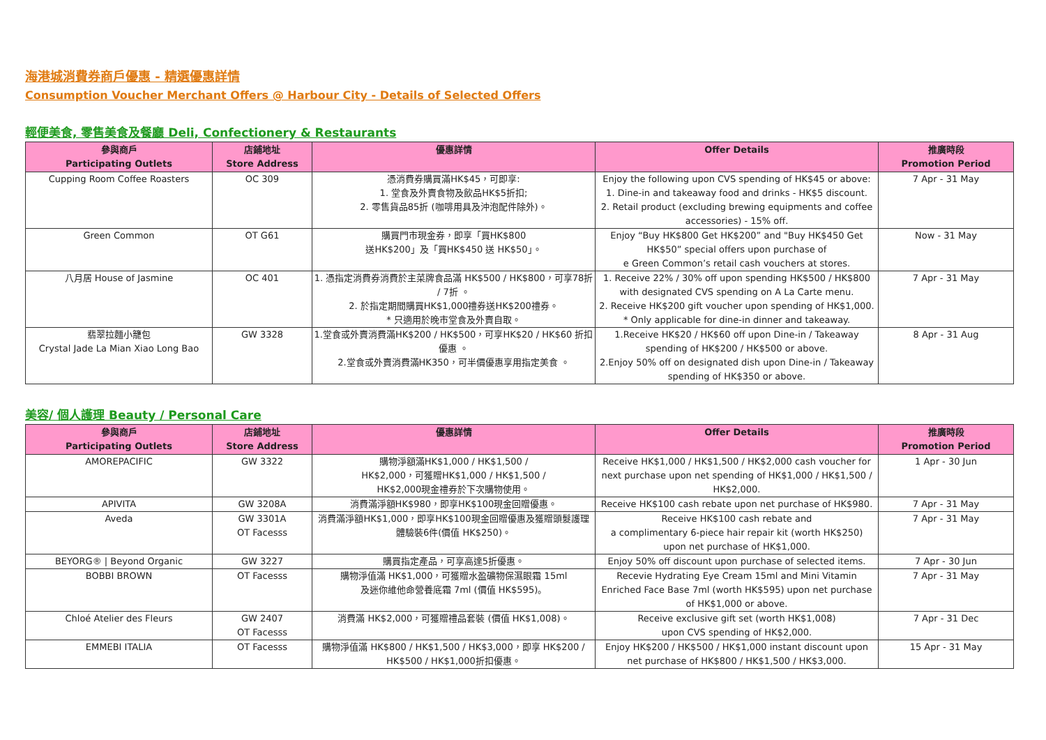海港城消費券商戶優惠 - 精選優惠詳情
Consumption Voucher Merchant Offers @ Harbour City - Details of Selected Offers
輕便美食, 零售美食及餐廳 Deli, Confectionery & Restaurants
| 參與商戶 Participating Outlets | 店鋪地址 Store Address | 優惠詳情 | Offer Details | 推廣時段 Promotion Period |
| --- | --- | --- | --- | --- |
| Cupping Room Coffee Roasters | OC 309 | 憑消費券購買滿HK$45，可即享: 1. 堂食及外賣食物及飲品HK$5折扣; 2. 零售貨品85折 (咖啡用具及沖泡配件除外)。 | Enjoy the following upon CVS spending of HK$45 or above: 1. Dine-in and takeaway food and drinks - HK$5 discount. 2. Retail product (excluding brewing equipments and coffee accessories) - 15% off. | 7 Apr - 31 May |
| Green Common | OT G61 | 購買門市現金券，即享「買HK$800 送HK$200」及「買HK$450 送 HK$50」。 | Enjoy “Buy HK$800 Get HK$200” and "Buy HK$450 Get HK$50” special offers upon purchase of e Green Common’s retail cash vouchers at stores. | Now - 31 May |
| 八月居 House of Jasmine | OC 401 | 1. 憑指定消費券消費於主菜牌食品滿 HK$500 / HK$800，可享78折 / 7折 。 2. 於指定期間購買HK$1,000禮券送HK$200禮券。 * 只適用於晚市堂食及外賣自取。 | 1. Receive 22% / 30% off upon spending HK$500 / HK$800 with designated CVS spending on A La Carte menu. 2. Receive HK$200 gift voucher upon spending of HK$1,000. * Only applicable for dine-in dinner and takeaway. | 7 Apr - 31 May |
| 翡翠拉麵小籠包 Crystal Jade La Mian Xiao Long Bao | GW 3328 | 1.堂食或外賣消費滿HK$200 / HK$500，可享HK$20 / HK$60 折扣優惠 。 2.堂食或外賣消費滿HK350，可半價優惠享用指定美食 。 | 1.Receive HK$20 / HK$60 off upon Dine-in / Takeaway spending of HK$200 / HK$500 or above. 2.Enjoy 50% off on designated dish upon Dine-in / Takeaway spending of HK$350 or above. | 8 Apr - 31 Aug |
美容/ 個人護理 Beauty / Personal Care
| 參與商戶 Participating Outlets | 店鋪地址 Store Address | 優惠詳情 | Offer Details | 推廣時段 Promotion Period |
| --- | --- | --- | --- | --- |
| AMOREPACIFIC | GW 3322 | 購物淨額滿HK$1,000 / HK$1,500 / HK$2,000，可獲贈HK$1,000 / HK$1,500 / HK$2,000現金禮券於下次購物使用。 | Receive HK$1,000 / HK$1,500 / HK$2,000 cash voucher for next purchase upon net spending of HK$1,000 / HK$1,500 / HK$2,000. | 1 Apr - 30 Jun |
| APIVITA | GW 3208A | 消費滿淨額HK$980，即享HK$100現金回贈優惠。 | Receive HK$100 cash rebate upon net purchase of HK$980. | 7 Apr - 31 May |
| Aveda | GW 3301A OT Facesss | 消費滿淨額HK$1,000，即享HK$100現金回贈優惠及獲贈頭髮護理體驗裝6件(價值 HK$250)。 | Receive HK$100 cash rebate and a complimentary 6-piece hair repair kit (worth HK$250) upon net purchase of HK$1,000. | 7 Apr - 31 May |
| BEYORG® / Beyond Organic | GW 3227 | 購買指定產品，可享高達5折優惠。 | Enjoy 50% off discount upon purchase of selected items. | 7 Apr - 30 Jun |
| BOBBI BROWN | OT Facesss | 購物淨值滿 HK$1,000，可獲贈水盈礦物保濕眼霜 15ml 及迷你維他命營養底霜 7ml (價值 HK$595)。 | Recevie Hydrating Eye Cream 15ml and Mini Vitamin Enriched Face Base 7ml (worth HK$595) upon net purchase of HK$1,000 or above. | 7 Apr - 31 May |
| Chloé Atelier des Fleurs | GW 2407 OT Facesss | 消費滿 HK$2,000，可獲贈禮品套裝 (價值 HK$1,008)。 | Receive exclusive gift set (worth HK$1,008) upon CVS spending of HK$2,000. | 7 Apr - 31 Dec |
| EMMEBI ITALIA | OT Facesss | 購物淨值滿 HK$800 / HK$1,500 / HK$3,000，即享 HK$200 / HK$500 / HK$1,000折扣優惠。 | Enjoy HK$200 / HK$500 / HK$1,000 instant discount upon net purchase of HK$800 / HK$1,500 / HK$3,000. | 15 Apr - 31 May |